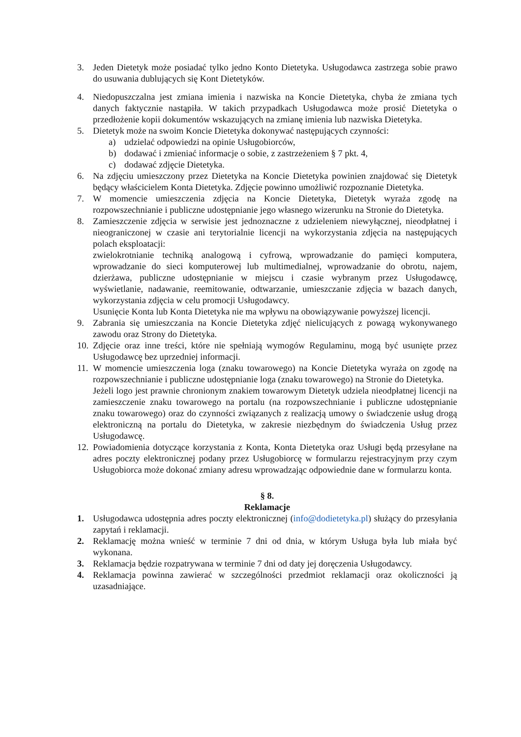3. Jeden Dietetyk może posiadać tylko jedno Konto Dietetyka. Usługodawca zastrzega sobie prawo do usuwania dublujących się Kont Dietetyków.
4. Niedopuszczalna jest zmiana imienia i nazwiska na Koncie Dietetyka, chyba że zmiana tych danych faktycznie nastąpiła. W takich przypadkach Usługodawca może prosić Dietetyka o przedłożenie kopii dokumentów wskazujących na zmianę imienia lub nazwiska Dietetyka.
5. Dietetyk może na swoim Koncie Dietetyka dokonywać następujących czynności:
a) udzielać odpowiedzi na opinie Usługobiorców,
b) dodawać i zmieniać informacje o sobie, z zastrzeżeniem § 7 pkt. 4,
c) dodawać zdjęcie Dietetyka.
6. Na zdjęciu umieszczony przez Dietetyka na Koncie Dietetyka powinien znajdować się Dietetyk będący właścicielem Konta Dietetyka. Zdjęcie powinno umożliwić rozpoznanie Dietetyka.
7. W momencie umieszczenia zdjęcia na Koncie Dietetyka, Dietetyk wyraża zgodę na rozpowszechnianie i publiczne udostępnianie jego własnego wizerunku na Stronie do Dietetyka.
8. Zamieszczenie zdjęcia w serwisie jest jednoznaczne z udzieleniem niewyłącznej, nieodpłatnej i nieograniczonej w czasie ani terytorialnie licencji na wykorzystania zdjęcia na następujących polach eksploatacji:
zwielokrotnianie techniką analogową i cyfrową, wprowadzanie do pamięci komputera, wprowadzanie do sieci komputerowej lub multimedialnej, wprowadzanie do obrotu, najem, dzierżawa, publiczne udostępnianie w miejscu i czasie wybranym przez Usługodawcę, wyświetlanie, nadawanie, reemitowanie, odtwarzanie, umieszczanie zdjęcia w bazach danych, wykorzystania zdjęcia w celu promocji Usługodawcy.
Usunięcie Konta lub Konta Dietetyka nie ma wpływu na obowiązywanie powyższej licencji.
9. Zabrania się umieszczania na Koncie Dietetyka zdjęć nielicujących z powagą wykonywanego zawodu oraz Strony do Dietetyka.
10.
Zdjęcie oraz inne treści, które nie spełniają wymogów Regulaminu, mogą być usunięte przez Usługodawcę bez uprzedniej informacji.
11.
W momencie umieszczenia loga (znaku towarowego) na Koncie Dietetyka wyraża on zgodę na rozpowszechnianie i publiczne udostępnianie loga (znaku towarowego) na Stronie do Dietetyka.
Jeżeli logo jest prawnie chronionym znakiem towarowym Dietetyk udziela nieodpłatnej licencji na zamieszczenie znaku towarowego na portalu (na rozpowszechnianie i publiczne udostępnianie znaku towarowego) oraz do czynności związanych z realizacją umowy o świadczenie usług drogą elektroniczną na portalu do Dietetyka, w zakresie niezbędnym do świadczenia Usług przez Usługodawcę.
12.
Powiadomienia dotyczące korzystania z Konta, Konta Dietetyka oraz Usługi będą przesyłane na adres poczty elektronicznej podany przez Usługobiorcę w formularzu rejestracyjnym przy czym Usługobiorca może dokonać zmiany adresu wprowadzając odpowiednie dane w formularzu konta.
§ 8.
Reklamacje
1. Usługodawca udostępnia adres poczty elektronicznej (info@dodietetyka.pl) służący do przesyłania zapytań i reklamacji.
2. Reklamację można wnieść w terminie 7 dni od dnia, w którym Usługa była lub miała być wykonana.
3. Reklamacja będzie rozpatrywana w terminie 7 dni od daty jej doręczenia Usługodawcy.
4. Reklamacja powinna zawierać w szczególności przedmiot reklamacji oraz okoliczności ją uzasadniające.